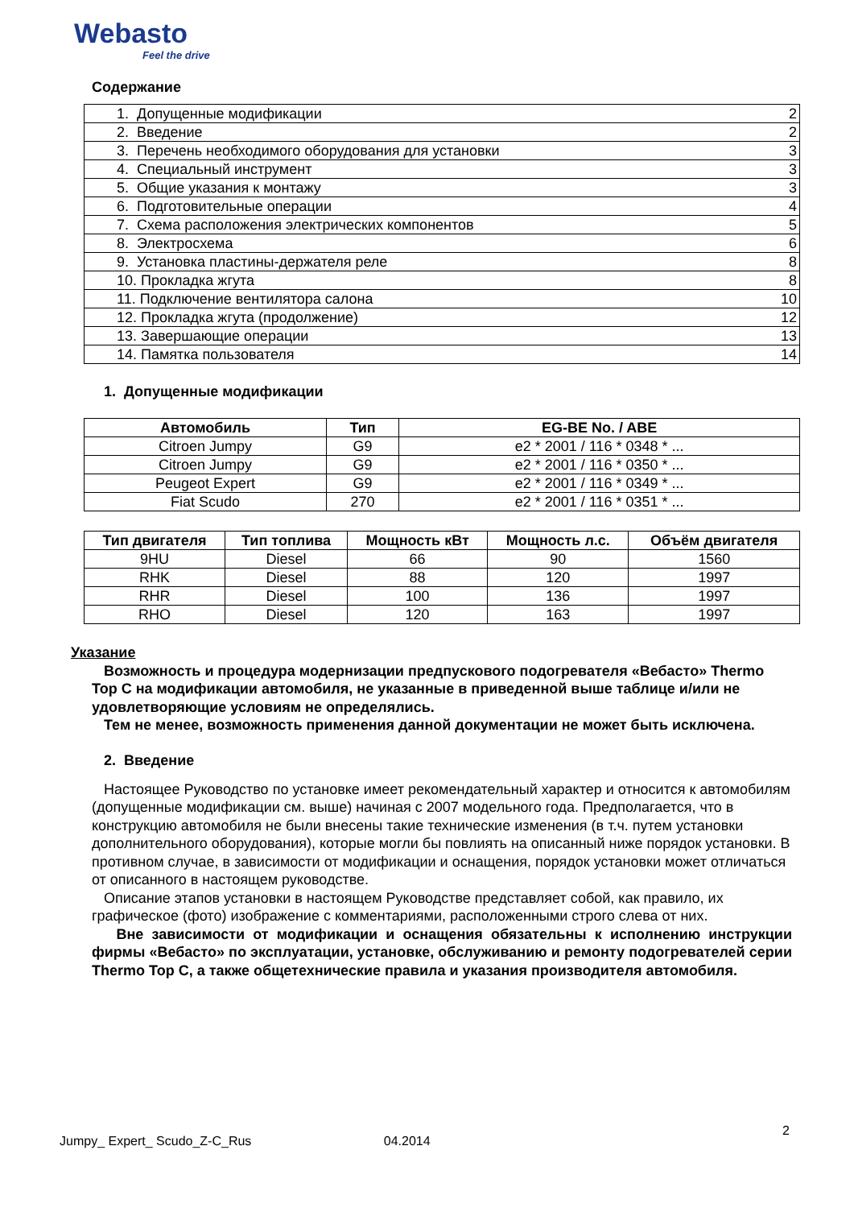Webasto
Feel the drive
Содержание
| 1. Допущенные модификации | 2 |
| 2. Введение | 2 |
| 3. Перечень необходимого оборудования для установки | 3 |
| 4. Специальный инструмент | 3 |
| 5. Общие указания к монтажу | 3 |
| 6. Подготовительные операции | 4 |
| 7. Схема расположения электрических компонентов | 5 |
| 8. Электросхема | 6 |
| 9. Установка пластины-держателя реле | 8 |
| 10. Прокладка жгута | 8 |
| 11. Подключение вентилятора салона | 10 |
| 12. Прокладка жгута (продолжение) | 12 |
| 13. Завершающие операции | 13 |
| 14. Памятка пользователя | 14 |
1. Допущенные модификации
| Автомобиль | Тип | EG-BE No. / ABE |
| --- | --- | --- |
| Citroen Jumpy | G9 | e2 * 2001 / 116 * 0348 * ... |
| Citroen Jumpy | G9 | e2 * 2001 / 116 * 0350 * ... |
| Peugeot Expert | G9 | e2 * 2001 / 116 * 0349 * ... |
| Fiat Scudo | 270 | e2 * 2001 / 116 * 0351 * ... |
| Тип двигателя | Тип топлива | Мощность кВт | Мощность л.с. | Объём двигателя |
| --- | --- | --- | --- | --- |
| 9HU | Diesel | 66 | 90 | 1560 |
| RHK | Diesel | 88 | 120 | 1997 |
| RHR | Diesel | 100 | 136 | 1997 |
| RHO | Diesel | 120 | 163 | 1997 |
Указание
Возможность и процедура модернизации предпускового подогревателя «Вебасто» Thermo Top C на модификации автомобиля, не указанные в приведенной выше таблице и/или не удовлетворяющие условиям не определялись.
Тем не менее, возможность применения данной документации не может быть исключена.
2. Введение
Настоящее Руководство по установке имеет рекомендательный характер и относится к автомобилям (допущенные модификации см. выше) начиная с 2007 модельного года. Предполагается, что в конструкцию автомобиля не были внесены такие технические изменения (в т.ч. путем установки дополнительного оборудования), которые могли бы повлиять на описанный ниже порядок установки. В противном случае, в зависимости от модификации и оснащения, порядок установки может отличаться от описанного в настоящем руководстве.
Описание этапов установки в настоящем Руководстве представляет собой, как правило, их графическое (фото) изображение с комментариями, расположенными строго слева от них.
Вне зависимости от модификации и оснащения обязательны к исполнению инструкции фирмы «Вебасто» по эксплуатации, установке, обслуживанию и ремонту подогревателей серии Thermo Top C, а также общетехнические правила и указания производителя автомобиля.
2
Jumpy_ Expert_ Scudo_Z-C_Rus 04.2014